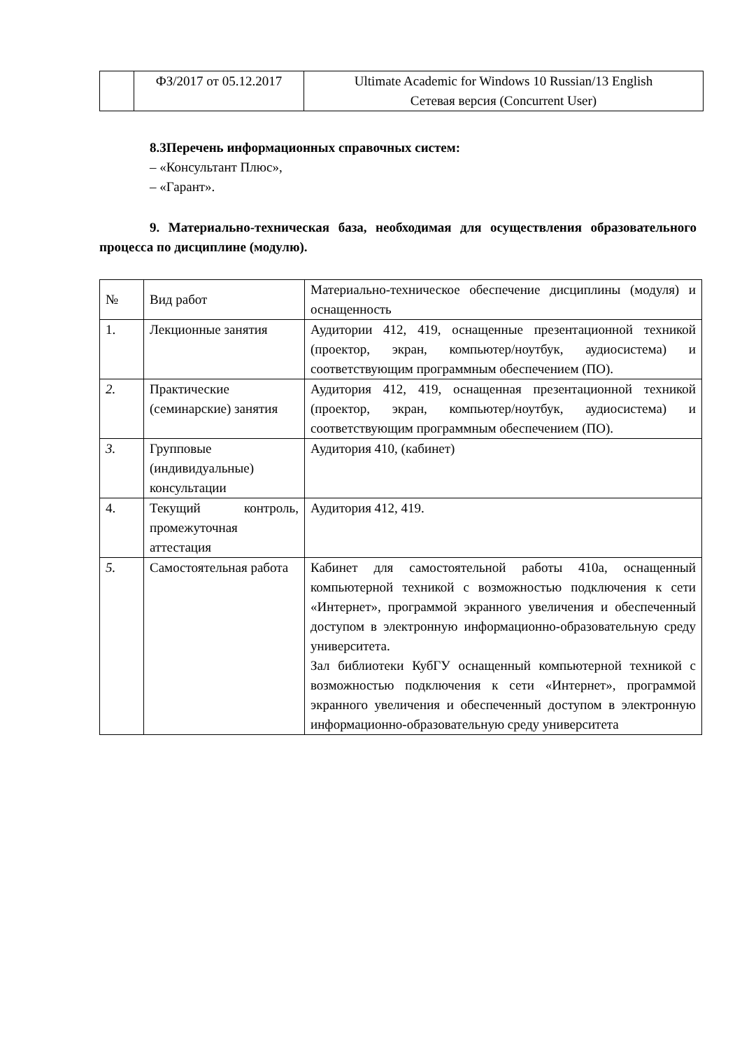| | ФЗ/2017 от 05.12.2017 | Ultimate Academic for Windows 10 Russian/13 English Сетевая версия (Concurrent User) |
8.3Перечень информационных справочных систем:
– «Консультант Плюс»,
– «Гарант».
9. Материально-техническая база, необходимая для осуществления образовательного процесса по дисциплине (модулю).
| № | Вид работ | Материально-техническое обеспечение дисциплины (модуля) и оснащенность |
| 1. | Лекционные занятия | Аудитории 412, 419, оснащенные презентационной техникой (проектор, экран, компьютер/ноутбук, аудиосистема) и соответствующим программным обеспечением (ПО). |
| 2. | Практические (семинарские) занятия | Аудитория 412, 419, оснащенная презентационной техникой (проектор, экран, компьютер/ноутбук, аудиосистема) и соответствующим программным обеспечением (ПО). |
| 3. | Групповые (индивидуальные) консультации | Аудитория 410, (кабинет) |
| 4. | Текущий контроль, промежуточная аттестация | Аудитория 412, 419. |
| 5. | Самостоятельная работа | Кабинет для самостоятельной работы 410а, оснащенный компьютерной техникой с возможностью подключения к сети «Интернет», программой экранного увеличения и обеспеченный доступом в электронную информационно-образовательную среду университета. Зал библиотеки КубГУ оснащенный компьютерной техникой с возможностью подключения к сети «Интернет», программой экранного увеличения и обеспеченный доступом в электронную информационно-образовательную среду университета |